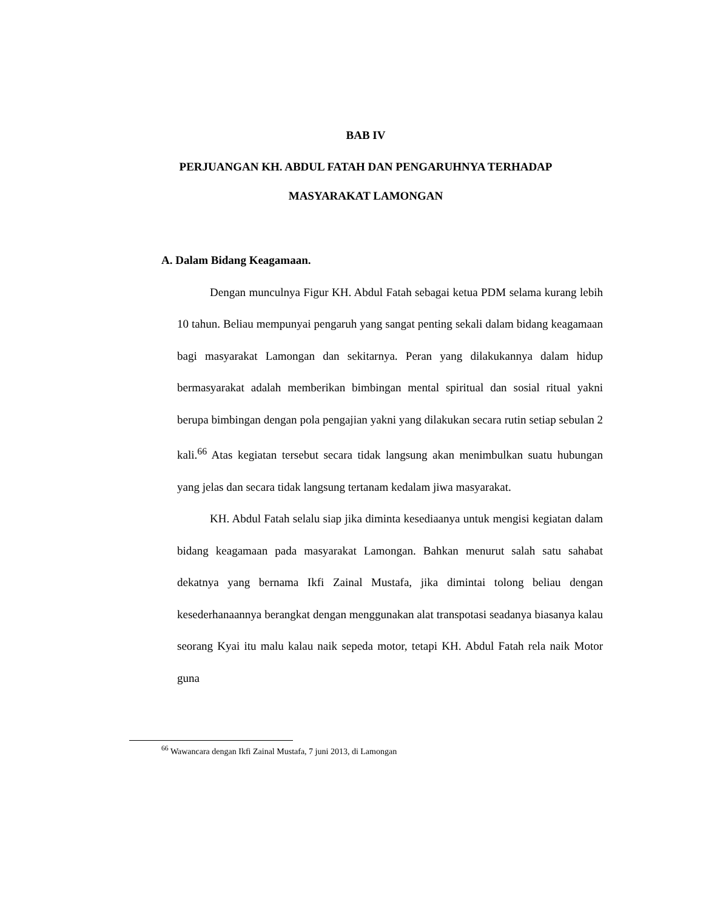BAB IV
PERJUANGAN KH. ABDUL FATAH DAN PENGARUHNYA TERHADAP
MASYARAKAT LAMONGAN
A. Dalam Bidang Keagamaan.
Dengan munculnya Figur KH. Abdul Fatah sebagai ketua PDM selama kurang lebih 10 tahun. Beliau mempunyai pengaruh yang sangat penting sekali dalam bidang keagamaan bagi masyarakat Lamongan dan sekitarnya. Peran yang dilakukannya dalam hidup bermasyarakat adalah memberikan bimbingan mental spiritual dan sosial ritual yakni berupa bimbingan dengan pola pengajian yakni yang dilakukan secara rutin setiap sebulan 2 kali.<sup>66</sup> Atas kegiatan tersebut secara tidak langsung akan menimbulkan suatu hubungan yang jelas dan secara tidak langsung tertanam kedalam jiwa masyarakat.
KH. Abdul Fatah selalu siap jika diminta kesediaanya untuk mengisi kegiatan dalam bidang keagamaan pada masyarakat Lamongan. Bahkan menurut salah satu sahabat dekatnya yang bernama Ikfi Zainal Mustafa, jika dimintai tolong beliau dengan kesederhanaannya berangkat dengan menggunakan alat transpotasi seadanya biasanya kalau seorang Kyai itu malu kalau naik sepeda motor, tetapi KH. Abdul Fatah rela naik Motor guna
<sup>66</sup> Wawancara dengan Ikfi Zainal Mustafa, 7 juni 2013, di Lamongan